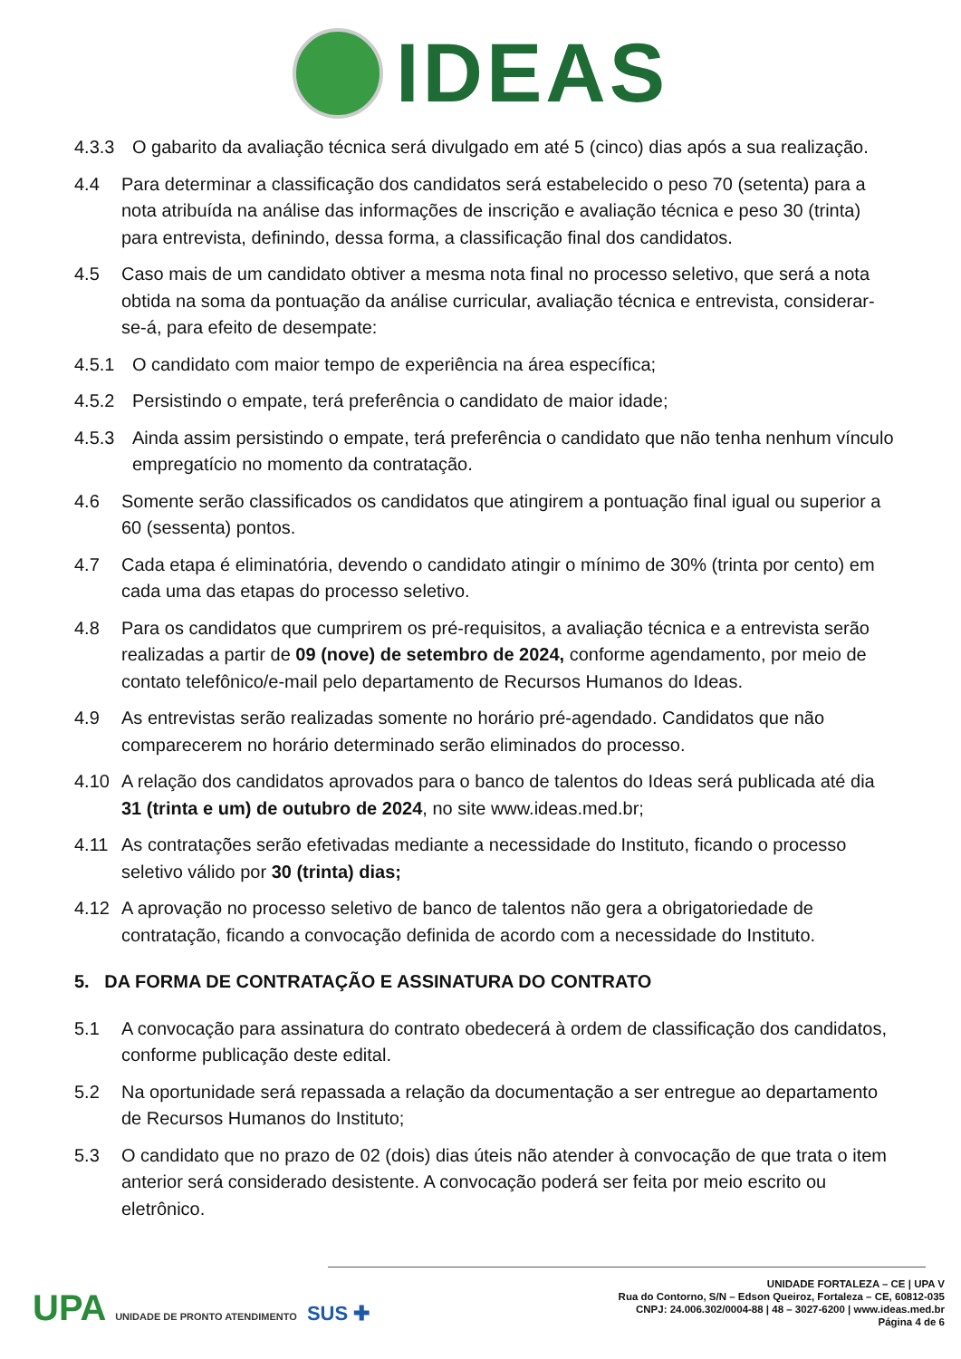IDEAS
4.3.3 O gabarito da avaliação técnica será divulgado em até 5 (cinco) dias após a sua realização.
4.4 Para determinar a classificação dos candidatos será estabelecido o peso 70 (setenta) para a nota atribuída na análise das informações de inscrição e avaliação técnica e peso 30 (trinta) para entrevista, definindo, dessa forma, a classificação final dos candidatos.
4.5 Caso mais de um candidato obtiver a mesma nota final no processo seletivo, que será a nota obtida na soma da pontuação da análise curricular, avaliação técnica e entrevista, considerar-se-á, para efeito de desempate:
4.5.1 O candidato com maior tempo de experiência na área específica;
4.5.2 Persistindo o empate, terá preferência o candidato de maior idade;
4.5.3 Ainda assim persistindo o empate, terá preferência o candidato que não tenha nenhum vínculo empregatício no momento da contratação.
4.6 Somente serão classificados os candidatos que atingirem a pontuação final igual ou superior a 60 (sessenta) pontos.
4.7 Cada etapa é eliminatória, devendo o candidato atingir o mínimo de 30% (trinta por cento) em cada uma das etapas do processo seletivo.
4.8 Para os candidatos que cumprirem os pré-requisitos, a avaliação técnica e a entrevista serão realizadas a partir de 09 (nove) de setembro de 2024, conforme agendamento, por meio de contato telefônico/e-mail pelo departamento de Recursos Humanos do Ideas.
4.9 As entrevistas serão realizadas somente no horário pré-agendado. Candidatos que não comparecerem no horário determinado serão eliminados do processo.
4.10 A relação dos candidatos aprovados para o banco de talentos do Ideas será publicada até dia 31 (trinta e um) de outubro de 2024, no site www.ideas.med.br;
4.11 As contratações serão efetivadas mediante a necessidade do Instituto, ficando o processo seletivo válido por 30 (trinta) dias;
4.12 A aprovação no processo seletivo de banco de talentos não gera a obrigatoriedade de contratação, ficando a convocação definida de acordo com a necessidade do Instituto.
5. DA FORMA DE CONTRATAÇÃO E ASSINATURA DO CONTRATO
5.1 A convocação para assinatura do contrato obedecerá à ordem de classificação dos candidatos, conforme publicação deste edital.
5.2 Na oportunidade será repassada a relação da documentação a ser entregue ao departamento de Recursos Humanos do Instituto;
5.3 O candidato que no prazo de 02 (dois) dias úteis não atender à convocação de que trata o item anterior será considerado desistente. A convocação poderá ser feita por meio escrito ou eletrônico.
UPA UNIDADE DE PRONTO ATENDIMENTO SUS ✚
UNIDADE FORTALEZA – CE | UPA V
Rua do Contorno, S/N – Edson Queiroz, Fortaleza – CE, 60812-035
CNPJ: 24.006.302/0004-88 | 48 – 3027-6200 | www.ideas.med.br
Página 4 de 6